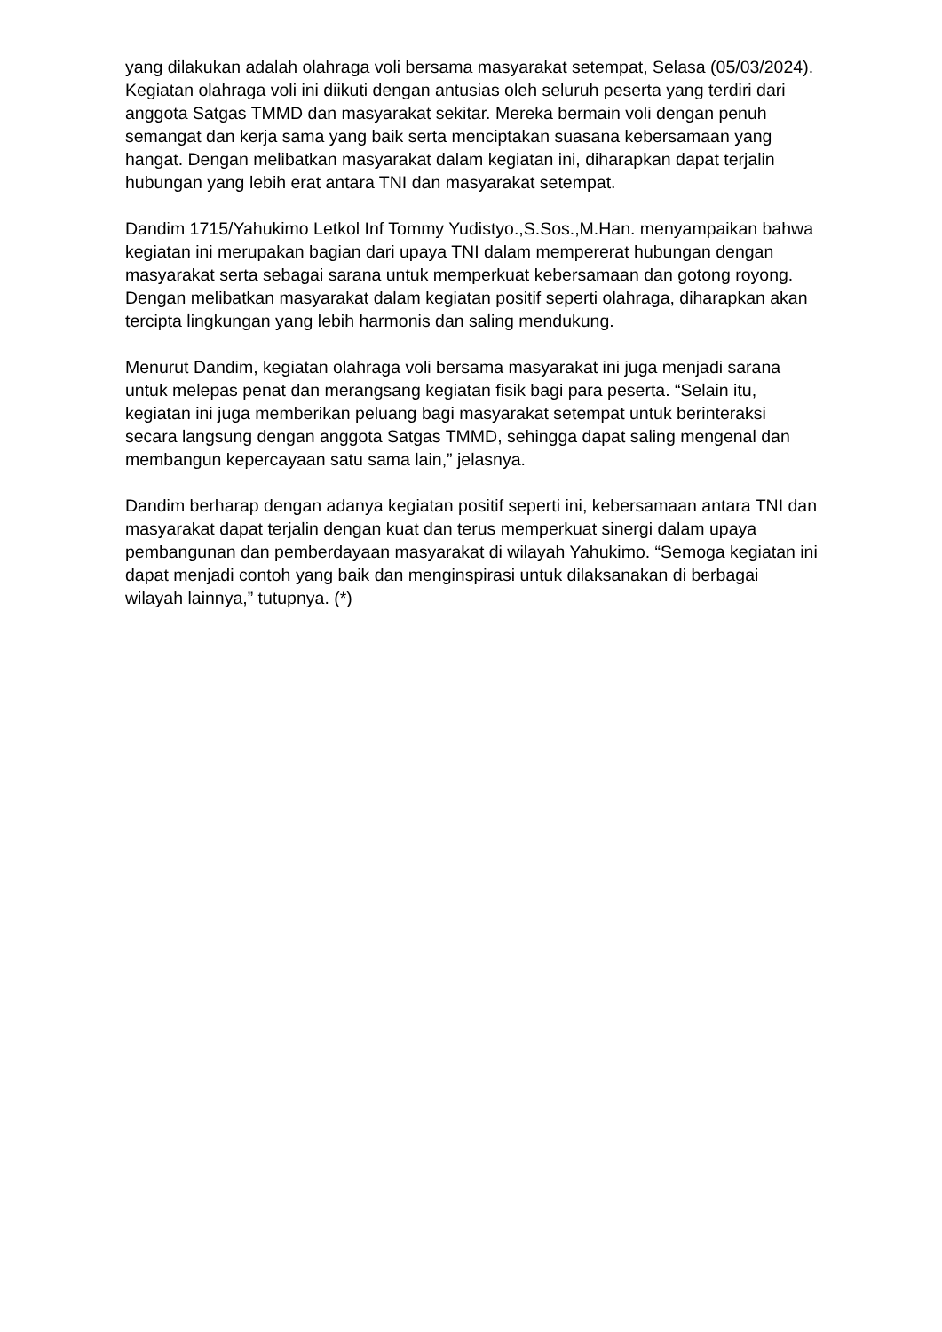yang dilakukan adalah olahraga voli bersama masyarakat setempat, Selasa (05/03/2024). Kegiatan olahraga voli ini diikuti dengan antusias oleh seluruh peserta yang terdiri dari anggota Satgas TMMD dan masyarakat sekitar. Mereka bermain voli dengan penuh semangat dan kerja sama yang baik serta menciptakan suasana kebersamaan yang hangat. Dengan melibatkan masyarakat dalam kegiatan ini, diharapkan dapat terjalin hubungan yang lebih erat antara TNI dan masyarakat setempat.
Dandim 1715/Yahukimo Letkol Inf Tommy Yudistyo.,S.Sos.,M.Han. menyampaikan bahwa kegiatan ini merupakan bagian dari upaya TNI dalam mempererat hubungan dengan masyarakat serta sebagai sarana untuk memperkuat kebersamaan dan gotong royong. Dengan melibatkan masyarakat dalam kegiatan positif seperti olahraga, diharapkan akan tercipta lingkungan yang lebih harmonis dan saling mendukung.
Menurut Dandim, kegiatan olahraga voli bersama masyarakat ini juga menjadi sarana untuk melepas penat dan merangsang kegiatan fisik bagi para peserta. “Selain itu, kegiatan ini juga memberikan peluang bagi masyarakat setempat untuk berinteraksi secara langsung dengan anggota Satgas TMMD, sehingga dapat saling mengenal dan membangun kepercayaan satu sama lain,” jelasnya.
Dandim berharap dengan adanya kegiatan positif seperti ini, kebersamaan antara TNI dan masyarakat dapat terjalin dengan kuat dan terus memperkuat sinergi dalam upaya pembangunan dan pemberdayaan masyarakat di wilayah Yahukimo. “Semoga kegiatan ini dapat menjadi contoh yang baik dan menginspirasi untuk dilaksanakan di berbagai wilayah lainnya,” tutupnya. (*)